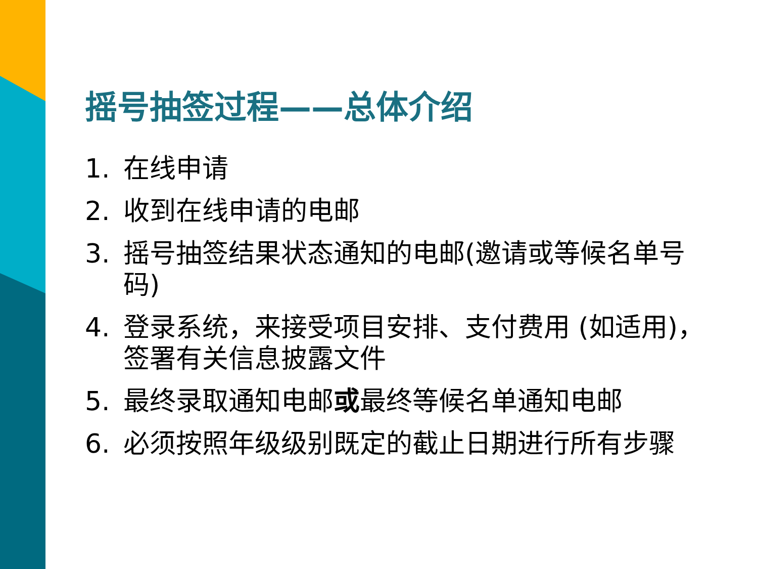摇号抽签过程——总体介绍
1. 在线申请
2. 收到在线申请的电邮
3. 摇号抽签结果状态通知的电邮(邀请或等候名单号码)
4. 登录系统，来接受项目安排、支付费用 (如适用)，签署有关信息披露文件
5. 最终录取通知电邮或最终等候名单通知电邮
6. 必须按照年级级别既定的截止日期进行所有步骤